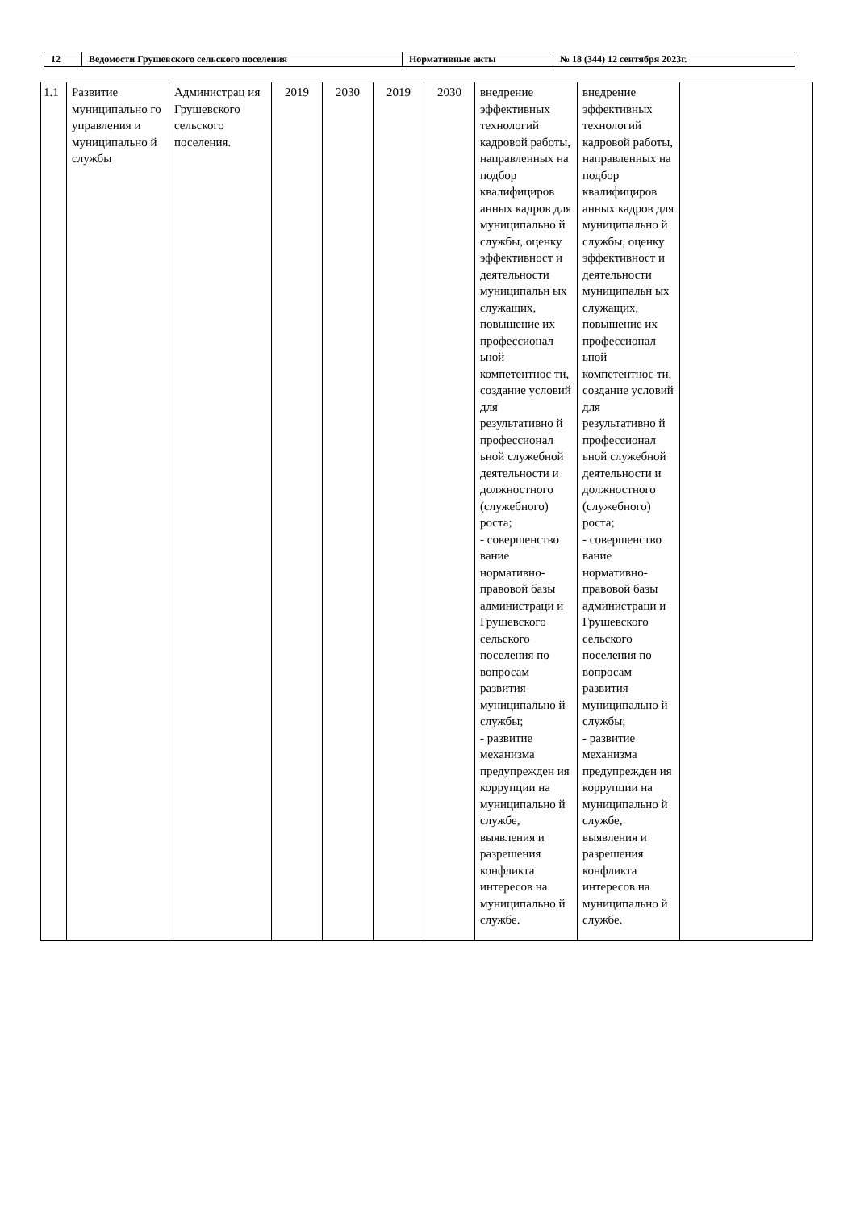| 12 | Ведомости Грушевского сельского поселения | Нормативные акты | № 18 (344) 12 сентября 2023г. |
| 1.1 | Развитие муниципально го управления и муниципально й службы | Администрац ия Грушевского сельского поселения. | 2019 | 2030 | 2019 | 2030 | внедрение эффективных технологий кадровой работы, направленных на подбор квалифициров анных кадров для муниципально й службы, оценку эффективност и деятельности муниципальн ых служащих, повышение их профессионал ьной компетентнос ти, создание условий для результативно й профессионал ьной служебной деятельности и должностного (служебного) роста; - совершенство вание нормативно-правовой базы администраци и Грушевского сельского поселения по вопросам развития муниципально й службы; - развитие механизма предупрежден ия коррупции на муниципально й службе, выявления и разрешения конфликта интересов на муниципально й службе. | внедрение эффективных технологий кадровой работы, направленных на подбор квалифициров анных кадров для муниципально й службы, оценку эффективност и деятельности муниципальн ых служащих, повышение их профессионал ьной компетентнос ти, создание условий для результативно й профессионал ьной служебной деятельности и должностного (служебного) роста; - совершенство вание нормативно-правовой базы администраци и Грушевского сельского поселения по вопросам развития муниципально й службы; - развитие механизма предупрежден ия коррупции на муниципально й службе, выявления и разрешения конфликта интересов на муниципально й службе. | |